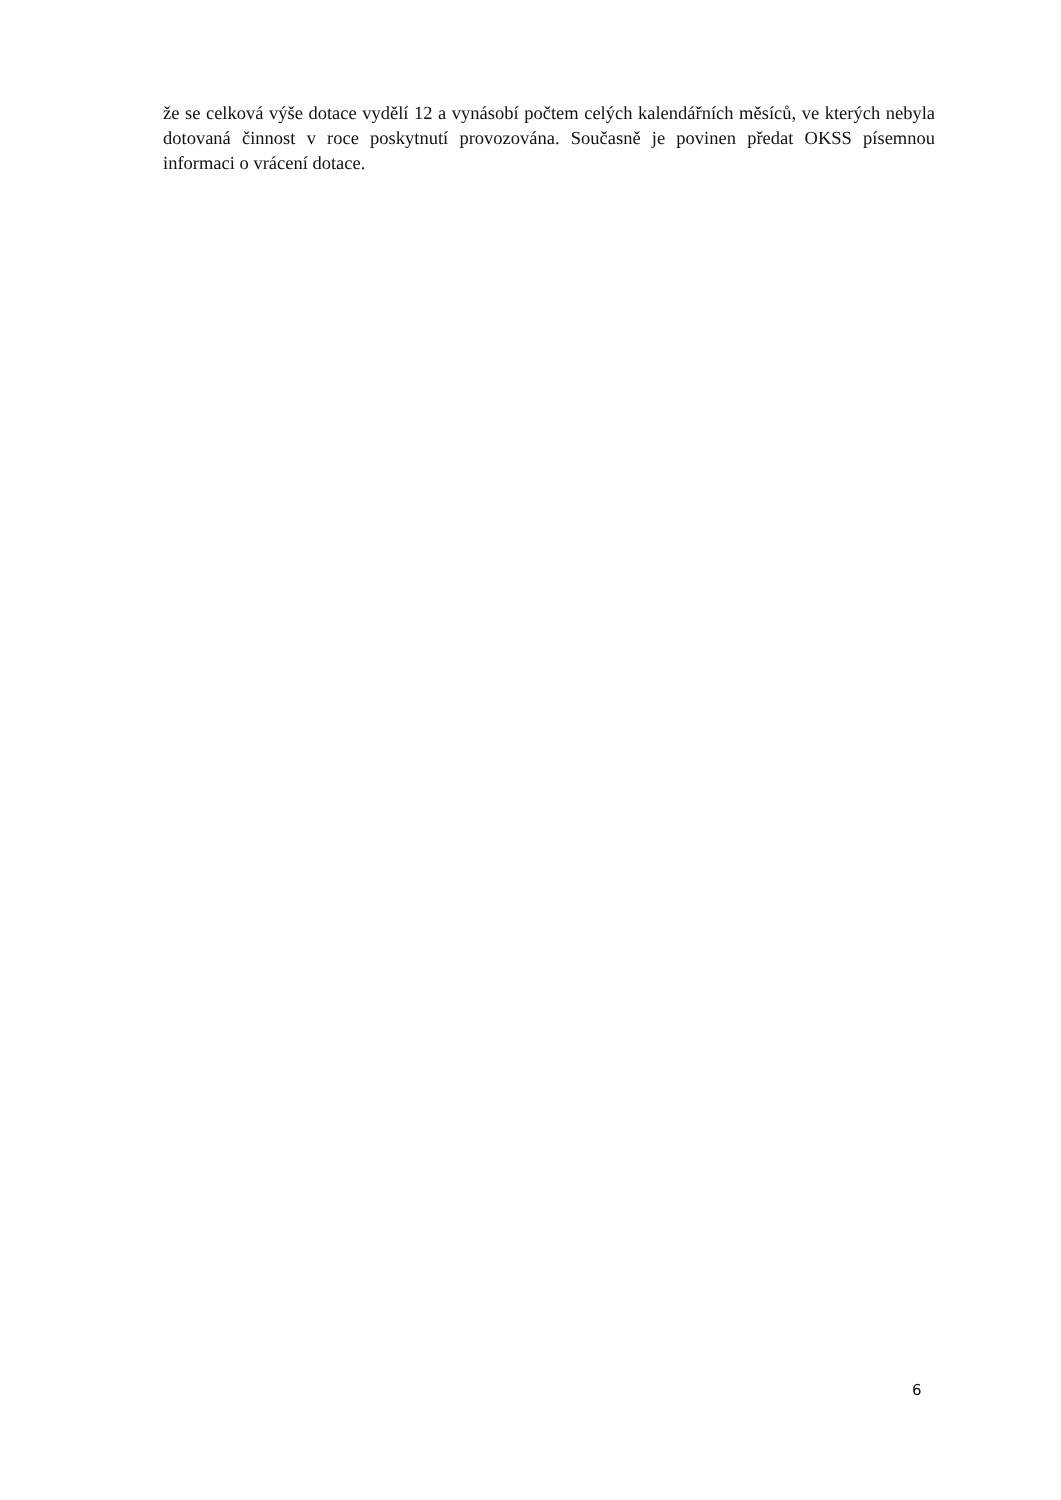že se celková výše dotace vydělí 12 a vynásobí počtem celých kalendářních měsíců, ve kterých nebyla dotovaná činnost v roce poskytnutí provozována. Současně je povinen předat OKSS písemnou informaci o vrácení dotace.
6